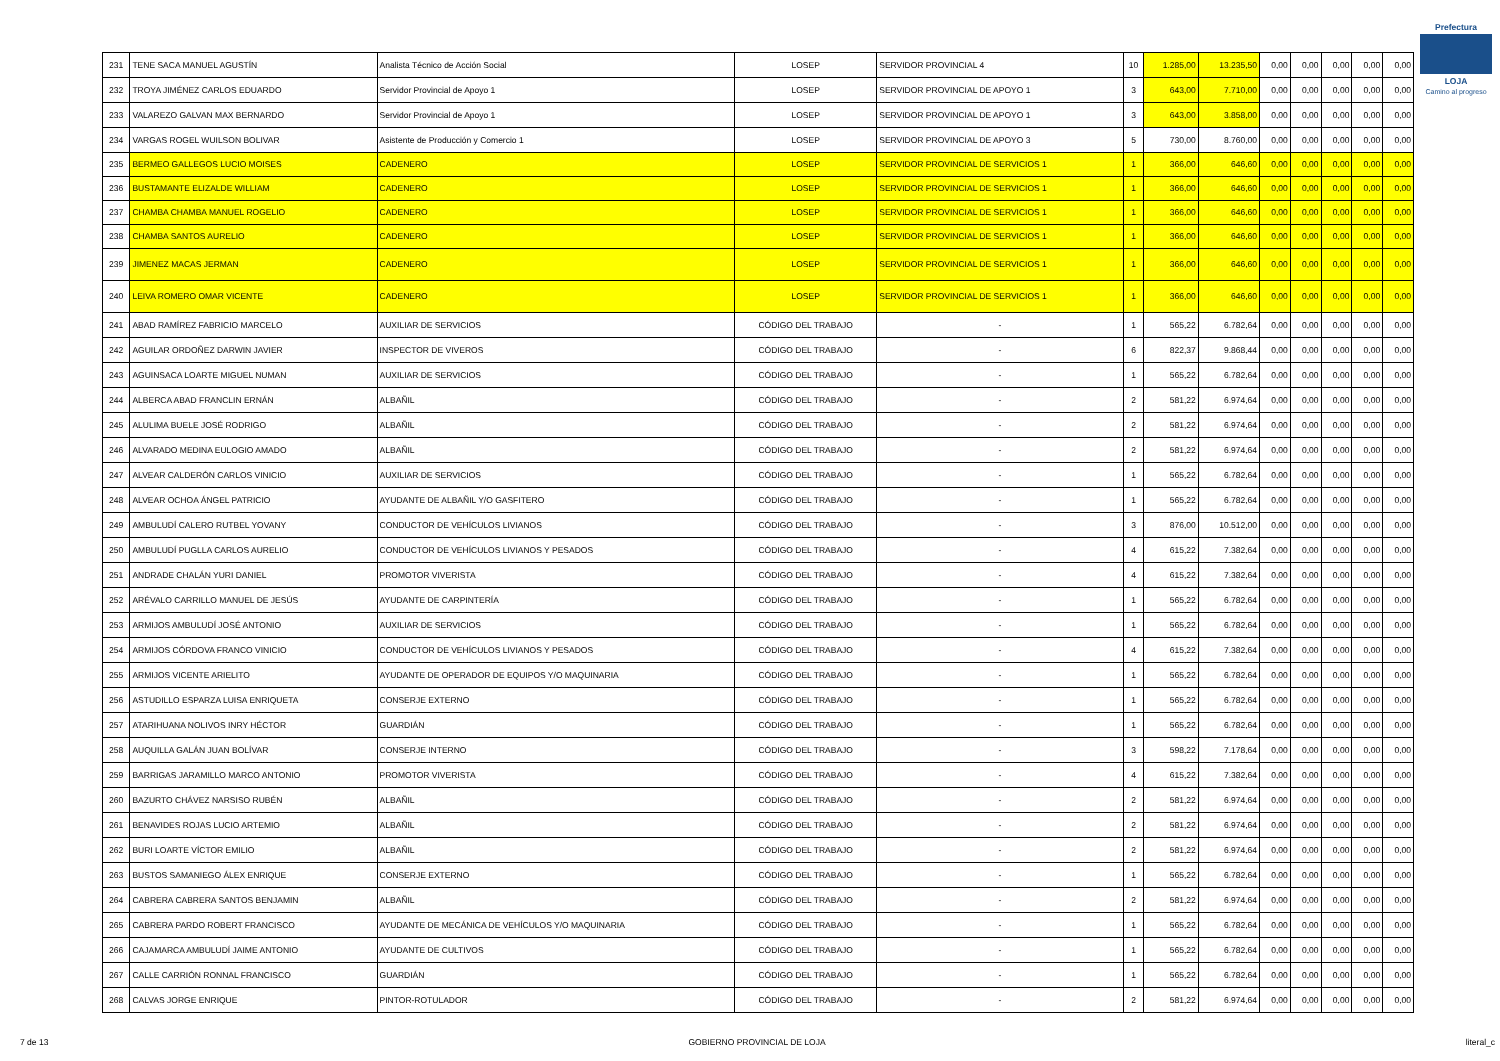Prefectura
LOJA
Camino al progreso
| 231 | TENE SACA MANUEL AGUSTÍN | Analista Técnico de Acción Social | LOSEP | SERVIDOR PROVINCIAL 4 | 10 | 1.285,00 | 13.235,50 | 0,00 | 0,00 | 0,00 | 0,00 | 0,00 |
| 232 | TROYA JIMÉNEZ CARLOS EDUARDO | Servidor Provincial de Apoyo 1 | LOSEP | SERVIDOR PROVINCIAL DE APOYO 1 | 3 | 643,00 | 7.710,00 | 0,00 | 0,00 | 0,00 | 0,00 | 0,00 |
| 233 | VALAREZO GALVAN MAX BERNARDO | Servidor Provincial de Apoyo 1 | LOSEP | SERVIDOR PROVINCIAL DE APOYO 1 | 3 | 643,00 | 3.858,00 | 0,00 | 0,00 | 0,00 | 0,00 | 0,00 |
| 234 | VARGAS ROGEL WUILSON BOLIVAR | Asistente de Producción y Comercio 1 | LOSEP | SERVIDOR PROVINCIAL DE APOYO 3 | 5 | 730,00 | 8.760,00 | 0,00 | 0,00 | 0,00 | 0,00 | 0,00 |
| 235 | BERMEO GALLEGOS LUCIO MOISES | CADENERO | LOSEP | SERVIDOR PROVINCIAL DE SERVICIOS 1 | 1 | 366,00 | 646,60 | 0,00 | 0,00 | 0,00 | 0,00 | 0,00 |
| 236 | BUSTAMANTE ELIZALDE WILLIAM | CADENERO | LOSEP | SERVIDOR PROVINCIAL DE SERVICIOS 1 | 1 | 366,00 | 646,60 | 0,00 | 0,00 | 0,00 | 0,00 | 0,00 |
| 237 | CHAMBA CHAMBA MANUEL ROGELIO | CADENERO | LOSEP | SERVIDOR PROVINCIAL DE SERVICIOS 1 | 1 | 366,00 | 646,60 | 0,00 | 0,00 | 0,00 | 0,00 | 0,00 |
| 238 | CHAMBA SANTOS AURELIO | CADENERO | LOSEP | SERVIDOR PROVINCIAL DE SERVICIOS 1 | 1 | 366,00 | 646,60 | 0,00 | 0,00 | 0,00 | 0,00 | 0,00 |
| 239 | JIMENEZ MACAS JERMAN | CADENERO | LOSEP | SERVIDOR PROVINCIAL DE SERVICIOS 1 | 1 | 366,00 | 646,60 | 0,00 | 0,00 | 0,00 | 0,00 | 0,00 |
| 240 | LEIVA ROMERO OMAR VICENTE | CADENERO | LOSEP | SERVIDOR PROVINCIAL DE SERVICIOS 1 | 1 | 366,00 | 646,60 | 0,00 | 0,00 | 0,00 | 0,00 | 0,00 |
| 241 | ABAD RAMÍREZ FABRICIO MARCELO | AUXILIAR DE SERVICIOS | CÓDIGO DEL TRABAJO | - | 1 | 565,22 | 6.782,64 | 0,00 | 0,00 | 0,00 | 0,00 | 0,00 |
| 242 | AGUILAR ORDOÑEZ DARWIN JAVIER | INSPECTOR DE VIVEROS | CÓDIGO DEL TRABAJO | - | 6 | 822,37 | 9.868,44 | 0,00 | 0,00 | 0,00 | 0,00 | 0,00 |
| 243 | AGUINSACA LOARTE MIGUEL NUMAN | AUXILIAR DE SERVICIOS | CÓDIGO DEL TRABAJO | - | 1 | 565,22 | 6.782,64 | 0,00 | 0,00 | 0,00 | 0,00 | 0,00 |
| 244 | ALBERCA ABAD FRANCLIN ERNÁN | ALBAÑIL | CÓDIGO DEL TRABAJO | - | 2 | 581,22 | 6.974,64 | 0,00 | 0,00 | 0,00 | 0,00 | 0,00 |
| 245 | ALULIMA BUELE JOSÉ RODRIGO | ALBAÑIL | CÓDIGO DEL TRABAJO | - | 2 | 581,22 | 6.974,64 | 0,00 | 0,00 | 0,00 | 0,00 | 0,00 |
| 246 | ALVARADO MEDINA EULOGIO AMADO | ALBAÑIL | CÓDIGO DEL TRABAJO | - | 2 | 581,22 | 6.974,64 | 0,00 | 0,00 | 0,00 | 0,00 | 0,00 |
| 247 | ALVEAR CALDERÓN CARLOS VINICIO | AUXILIAR DE SERVICIOS | CÓDIGO DEL TRABAJO | - | 1 | 565,22 | 6.782,64 | 0,00 | 0,00 | 0,00 | 0,00 | 0,00 |
| 248 | ALVEAR OCHOA ÁNGEL PATRICIO | AYUDANTE DE ALBAÑIL Y/O GASFITERO | CÓDIGO DEL TRABAJO | - | 1 | 565,22 | 6.782,64 | 0,00 | 0,00 | 0,00 | 0,00 | 0,00 |
| 249 | AMBULUDÍ CALERO RUTBEL YOVANY | CONDUCTOR DE VEHÍCULOS LIVIANOS | CÓDIGO DEL TRABAJO | - | 3 | 876,00 | 10.512,00 | 0,00 | 0,00 | 0,00 | 0,00 | 0,00 |
| 250 | AMBULUDÍ PUGLLA CARLOS AURELIO | CONDUCTOR DE VEHÍCULOS LIVIANOS Y PESADOS | CÓDIGO DEL TRABAJO | - | 4 | 615,22 | 7.382,64 | 0,00 | 0,00 | 0,00 | 0,00 | 0,00 |
| 251 | ANDRADE CHALÁN YURI DANIEL | PROMOTOR VIVERISTA | CÓDIGO DEL TRABAJO | - | 4 | 615,22 | 7.382,64 | 0,00 | 0,00 | 0,00 | 0,00 | 0,00 |
| 252 | ARÉVALO CARRILLO MANUEL DE JESÚS | AYUDANTE DE CARPINTERÍA | CÓDIGO DEL TRABAJO | - | 1 | 565,22 | 6.782,64 | 0,00 | 0,00 | 0,00 | 0,00 | 0,00 |
| 253 | ARMIJOS AMBULUDÍ JOSÉ ANTONIO | AUXILIAR DE SERVICIOS | CÓDIGO DEL TRABAJO | - | 1 | 565,22 | 6.782,64 | 0,00 | 0,00 | 0,00 | 0,00 | 0,00 |
| 254 | ARMIJOS CÓRDOVA FRANCO VINICIO | CONDUCTOR DE VEHÍCULOS LIVIANOS Y PESADOS | CÓDIGO DEL TRABAJO | - | 4 | 615,22 | 7.382,64 | 0,00 | 0,00 | 0,00 | 0,00 | 0,00 |
| 255 | ARMIJOS VICENTE ARIELITO | AYUDANTE DE OPERADOR DE EQUIPOS Y/O MAQUINARIA | CÓDIGO DEL TRABAJO | - | 1 | 565,22 | 6.782,64 | 0,00 | 0,00 | 0,00 | 0,00 | 0,00 |
| 256 | ASTUDILLO ESPARZA LUISA ENRIQUETA | CONSERJE EXTERNO | CÓDIGO DEL TRABAJO | - | 1 | 565,22 | 6.782,64 | 0,00 | 0,00 | 0,00 | 0,00 | 0,00 |
| 257 | ATARIHUANA NOLIVOS INRY HÉCTOR | GUARDIÁN | CÓDIGO DEL TRABAJO | - | 1 | 565,22 | 6.782,64 | 0,00 | 0,00 | 0,00 | 0,00 | 0,00 |
| 258 | AUQUILLA GALÁN JUAN BOLÍVAR | CONSERJE INTERNO | CÓDIGO DEL TRABAJO | - | 3 | 598,22 | 7.178,64 | 0,00 | 0,00 | 0,00 | 0,00 | 0,00 |
| 259 | BARRIGAS JARAMILLO MARCO ANTONIO | PROMOTOR VIVERISTA | CÓDIGO DEL TRABAJO | - | 4 | 615,22 | 7.382,64 | 0,00 | 0,00 | 0,00 | 0,00 | 0,00 |
| 260 | BAZURTO CHÁVEZ NARSISO RUBÉN | ALBAÑIL | CÓDIGO DEL TRABAJO | - | 2 | 581,22 | 6.974,64 | 0,00 | 0,00 | 0,00 | 0,00 | 0,00 |
| 261 | BENAVIDES ROJAS LUCIO ARTEMIO | ALBAÑIL | CÓDIGO DEL TRABAJO | - | 2 | 581,22 | 6.974,64 | 0,00 | 0,00 | 0,00 | 0,00 | 0,00 |
| 262 | BURI LOARTE VÍCTOR EMILIO | ALBAÑIL | CÓDIGO DEL TRABAJO | - | 2 | 581,22 | 6.974,64 | 0,00 | 0,00 | 0,00 | 0,00 | 0,00 |
| 263 | BUSTOS SAMANIEGO ÁLEX ENRIQUE | CONSERJE EXTERNO | CÓDIGO DEL TRABAJO | - | 1 | 565,22 | 6.782,64 | 0,00 | 0,00 | 0,00 | 0,00 | 0,00 |
| 264 | CABRERA CABRERA SANTOS BENJAMIN | ALBAÑIL | CÓDIGO DEL TRABAJO | - | 2 | 581,22 | 6.974,64 | 0,00 | 0,00 | 0,00 | 0,00 | 0,00 |
| 265 | CABRERA PARDO ROBERT FRANCISCO | AYUDANTE DE MECÁNICA DE VEHÍCULOS Y/O MAQUINARIA | CÓDIGO DEL TRABAJO | - | 1 | 565,22 | 6.782,64 | 0,00 | 0,00 | 0,00 | 0,00 | 0,00 |
| 266 | CAJAMARCA AMBULUDÍ JAIME ANTONIO | AYUDANTE DE CULTIVOS | CÓDIGO DEL TRABAJO | - | 1 | 565,22 | 6.782,64 | 0,00 | 0,00 | 0,00 | 0,00 | 0,00 |
| 267 | CALLE CARRIÓN RONNAL FRANCISCO | GUARDIÁN | CÓDIGO DEL TRABAJO | - | 1 | 565,22 | 6.782,64 | 0,00 | 0,00 | 0,00 | 0,00 | 0,00 |
| 268 | CALVAS JORGE ENRIQUE | PINTOR-ROTULADOR | CÓDIGO DEL TRABAJO | - | 2 | 581,22 | 6.974,64 | 0,00 | 0,00 | 0,00 | 0,00 | 0,00 |
7 de 13 GOBIERNO PROVINCIAL DE LOJA literal_c